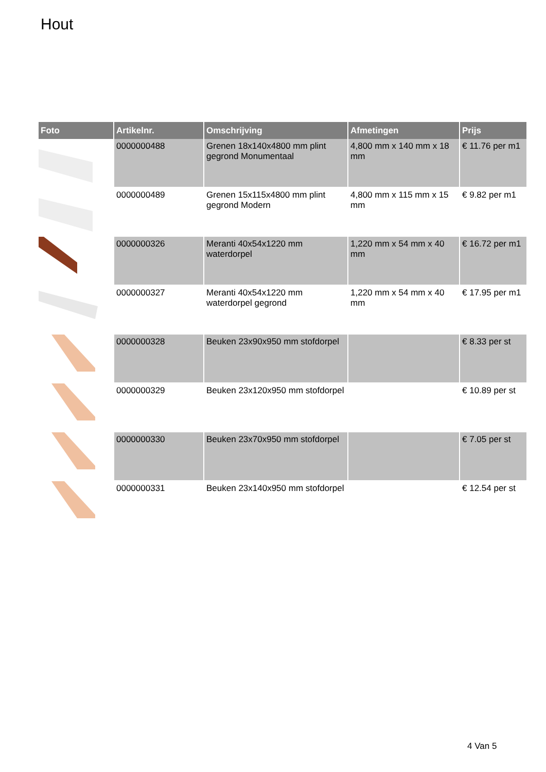Hout
| Foto | Artikelnr. | Omschrijving | Afmetingen | Prijs |
| --- | --- | --- | --- | --- |
| | 0000000488 | Grenen 18x140x4800 mm plint gegrond Monumentaal | 4,800 mm x 140 mm x 18 mm | € 11.76 per m1 |
| | 0000000489 | Grenen 15x115x4800 mm plint gegrond Modern | 4,800 mm x 115 mm x 15 mm | € 9.82 per m1 |
| | 0000000326 | Meranti 40x54x1220 mm waterdorpel | 1,220 mm x 54 mm x 40 mm | € 16.72 per m1 |
| | 0000000327 | Meranti 40x54x1220 mm waterdorpel gegrond | 1,220 mm x 54 mm x 40 mm | € 17.95 per m1 |
| | 0000000328 | Beuken 23x90x950 mm stofdorpel | | € 8.33 per st |
| | 0000000329 | Beuken 23x120x950 mm stofdorpel | | € 10.89 per st |
| | 0000000330 | Beuken 23x70x950 mm stofdorpel | | € 7.05 per st |
| | 0000000331 | Beuken 23x140x950 mm stofdorpel | | € 12.54 per st |
4 Van 5